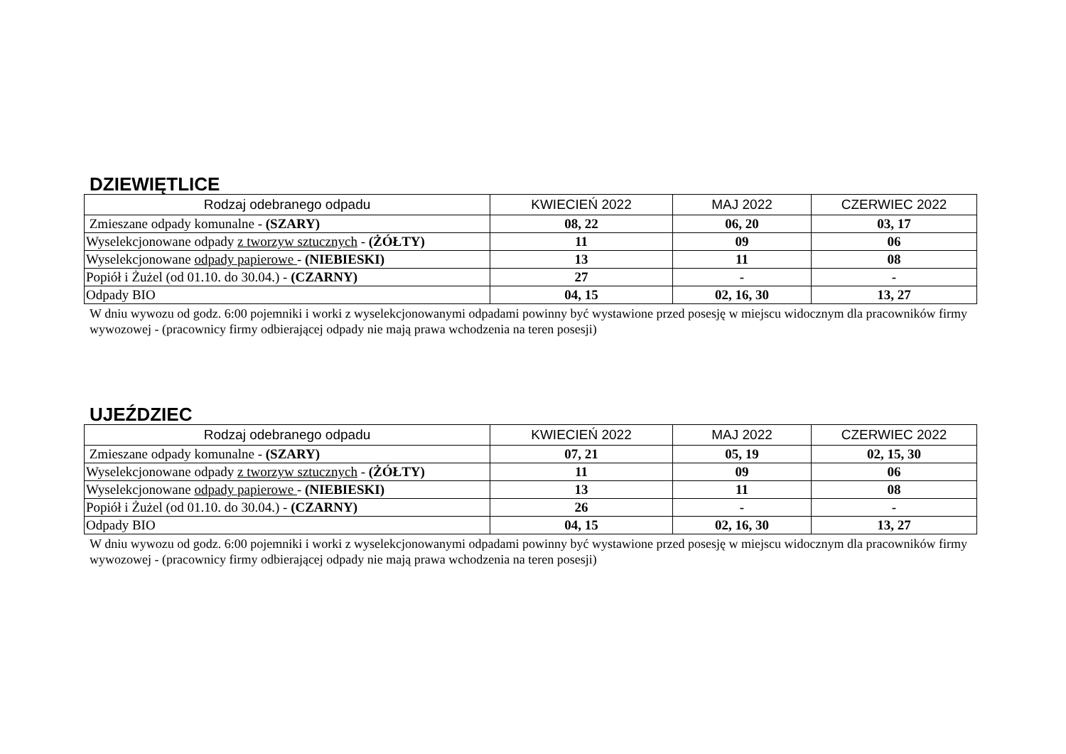DZIEWIĘTLICE
| Rodzaj odebranego odpadu | KWIECIEŃ 2022 | MAJ 2022 | CZERWIEC 2022 |
| --- | --- | --- | --- |
| Zmieszane odpady komunalne - (SZARY) | 08, 22 | 06, 20 | 03, 17 |
| Wyselekcjonowane odpady z tworzyw sztucznych - (ŻÓŁTY) | 11 | 09 | 06 |
| Wyselekcjonowane odpady papierowe - (NIEBIESKI) | 13 | 11 | 08 |
| Popiół i Żużel (od 01.10. do 30.04.) - (CZARNY) | 27 | - | - |
| Odpady BIO | 04, 15 | 02, 16, 30 | 13, 27 |
W dniu wywozu od godz. 6:00 pojemniki i worki z wyselekcjonowanymi odpadami powinny być wystawione przed posesję w miejscu widocznym dla pracowników firmy wywozowej - (pracownicy firmy odbierającej odpady nie mają prawa wchodzenia na teren posesji)
UJEŹDZIEC
| Rodzaj odebranego odpadu | KWIECIEŃ 2022 | MAJ 2022 | CZERWIEC 2022 |
| --- | --- | --- | --- |
| Zmieszane odpady komunalne - (SZARY) | 07, 21 | 05, 19 | 02, 15, 30 |
| Wyselekcjonowane odpady z tworzyw sztucznych - (ŻÓŁTY) | 11 | 09 | 06 |
| Wyselekcjonowane odpady papierowe - (NIEBIESKI) | 13 | 11 | 08 |
| Popiół i Żużel (od 01.10. do 30.04.) - (CZARNY) | 26 | - | - |
| Odpady BIO | 04, 15 | 02, 16, 30 | 13, 27 |
W dniu wywozu od godz. 6:00 pojemniki i worki z wyselekcjonowanymi odpadami powinny być wystawione przed posesję w miejscu widocznym dla pracowników firmy wywozowej - (pracownicy firmy odbierającej odpady nie mają prawa wchodzenia na teren posesji)